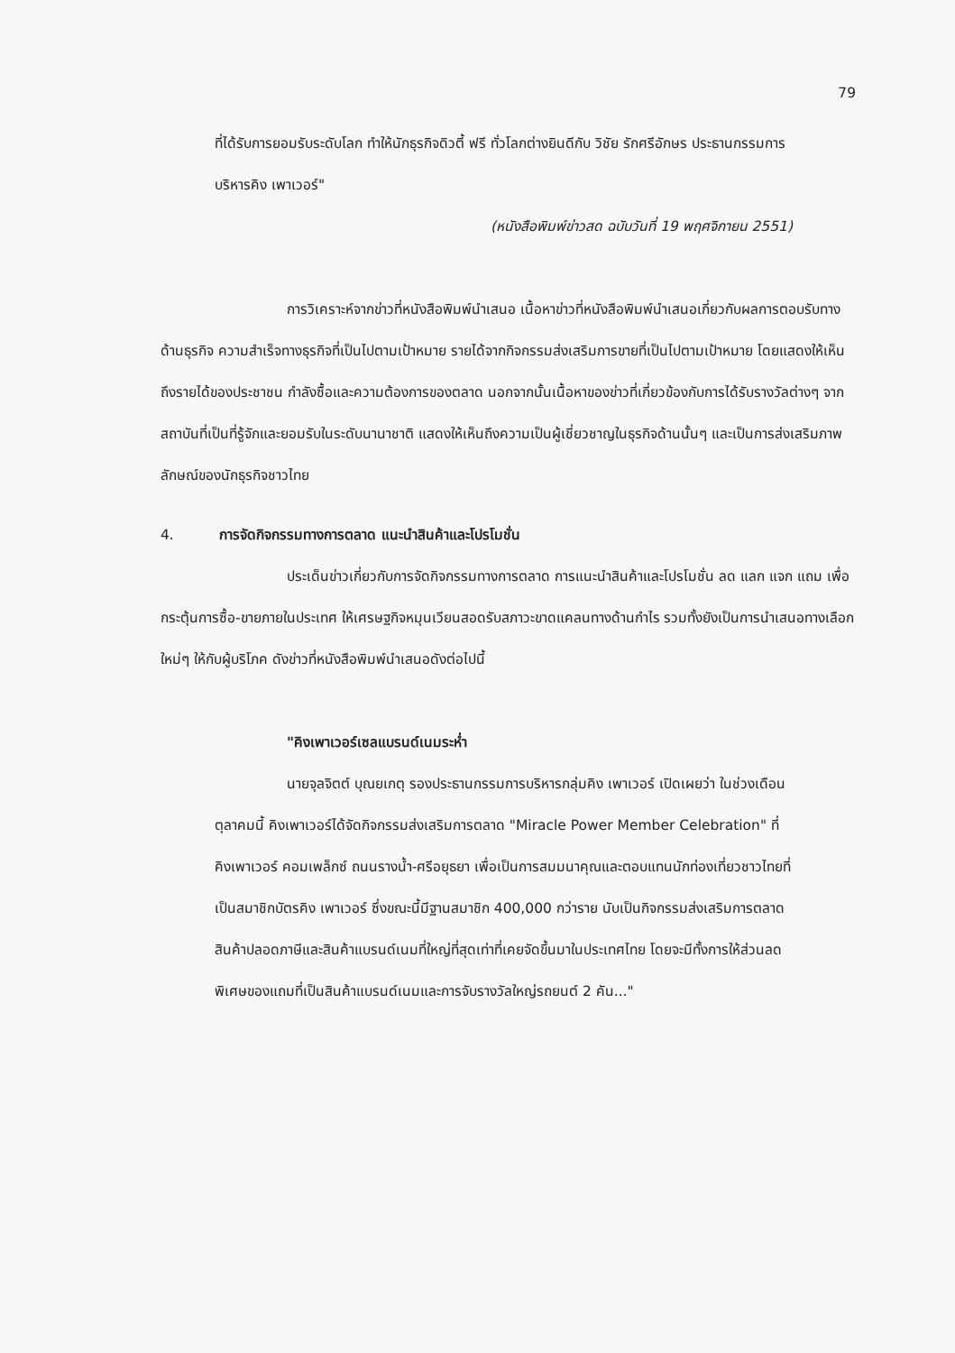79
ที่ได้รับการยอมรับระดับโลก ทำให้นักธุรกิจดิวตี้ ฟรี ทั่วโลกต่างยินดีกับ วิชัย รักศรีอักษร ประธานกรรมการบริหารคิง เพาเวอร์"
(หนังสือพิมพ์ข่าวสด ฉบับวันที่ 19 พฤศจิกายน 2551)
การวิเคราะห์จากข่าวที่หนังสือพิมพ์นำเสนอ เนื้อหาข่าวที่หนังสือพิมพ์นำเสนอเกี่ยวกับผลการตอบรับทางด้านธุรกิจ ความสำเร็จทางธุรกิจที่เป็นไปตามเป้าหมาย รายได้จากกิจกรรมส่งเสริมการขายที่เป็นไปตามเป้าหมาย โดยแสดงให้เห็นถึงรายได้ของประชาชน กำลังซื้อและความต้องการของตลาด นอกจากนั้นเนื้อหาของข่าวที่เกี่ยวข้องกับการได้รับรางวัลต่างๆ จากสถาบันที่เป็นที่รู้จักและยอมรับในระดับนานาชาติ แสดงให้เห็นถึงความเป็นผู้เชี่ยวชาญในธุรกิจด้านนั้นๆ และเป็นการส่งเสริมภาพลักษณ์ของนักธุรกิจชาวไทย
4. การจัดกิจกรรมทางการตลาด แนะนำสินค้าและโปรโมชั่น
ประเด็นข่าวเกี่ยวกับการจัดกิจกรรมทางการตลาด การแนะนำสินค้าและโปรโมชั่น ลด แลก แจก แถม เพื่อกระตุ้นการซื้อ-ขายภายในประเทศ ให้เศรษฐกิจหมุนเวียนสอดรับสภาวะขาดแคลนทางด้านกำไร รวมทั้งยังเป็นการนำเสนอทางเลือกใหม่ๆ ให้กับผู้บริโภค ดังข่าวที่หนังสือพิมพ์นำเสนอดังต่อไปนี้
"คิงเพาเวอร์เซลแบรนด์เนมระห่ำ
นายจุลจิตต์ บุณยเกตุ รองประธานกรรมการบริหารกลุ่มคิง เพาเวอร์ เปิดเผยว่า ในช่วงเดือนตุลาคมนี้ คิงเพาเวอร์ได้จัดกิจกรรมส่งเสริมการตลาด "Miracle Power Member Celebration" ที่คิงเพาเวอร์ คอมเพล็กซ์ ถนนรางน้ำ-ศรีอยุธยา เพื่อเป็นการสมมนาคุณและตอบแทนนักท่องเที่ยวชาวไทยที่เป็นสมาชิกบัตรคิง เพาเวอร์ ซึ่งขณะนี้มีฐานสมาชิก 400,000 กว่าราย นับเป็นกิจกรรมส่งเสริมการตลาดสินค้าปลอดภาษีและสินค้าแบรนด์เนมที่ใหญ่ที่สุดเท่าที่เคยจัดขึ้นมาในประเทศไทย โดยจะมีทั้งการให้ส่วนลดพิเศษของแถมที่เป็นสินค้าแบรนด์เนมและการจับรางวัลใหญ่รถยนต์ 2 คัน..."